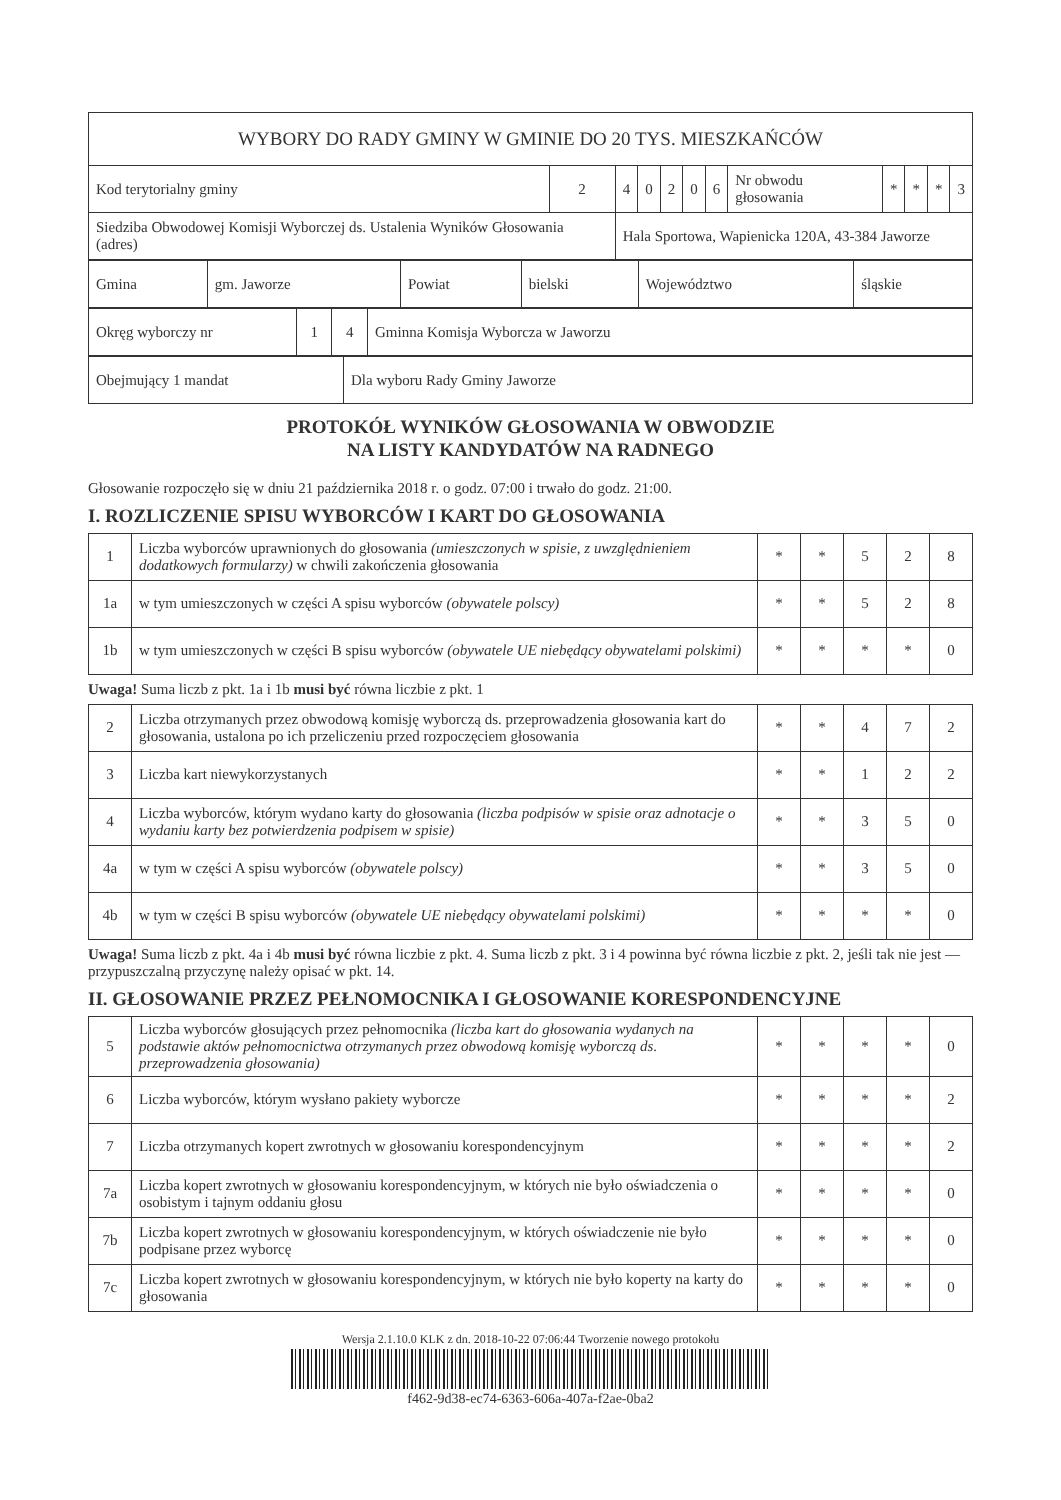| WYBORY DO RADY GMINY W GMINIE DO 20 TYS. MIESZKAŃCÓW | | | | | | | | | | | |
| Kod terytorialny gminy | 2 | 4 | 0 | 2 | 0 | 6 | Nr obwodu głosowania | * | * | * | 3 |
| Siedziba Obwodowej Komisji Wyborczej ds. Ustalenia Wyników Głosowania (adres) | | Hala Sportowa, Wapienicka 120A, 43-384 Jaworze | | | | | | | | | |
| Gmina | gm. Jaworze | Powiat | bielski | Województwo | śląskie |
| Okręg wyborczy nr | 1 | 4 | Gminna Komisja Wyborcza w Jaworzu |
| Obejmujący 1 mandat | Dla wyboru Rady Gminy Jaworze |
PROTOKÓŁ WYNIKÓW GŁOSOWANIA W OBWODZIE
NA LISTY KANDYDATÓW NA RADNEGO
Głosowanie rozpoczęło się w dniu 21 października 2018 r. o godz. 07:00 i trwało do godz. 21:00.
I. ROZLICZENIE SPISU WYBORCÓW I KART DO GŁOSOWANIA
| 1 | Liczba wyborców uprawnionych do głosowania (umieszczonych w spisie, z uwzględnieniem dodatkowych formularzy) w chwili zakończenia głosowania | * | * | 5 | 2 | 8 |
| 1a | w tym umieszczonych w części A spisu wyborców (obywatele polscy) | * | * | 5 | 2 | 8 |
| 1b | w tym umieszczonych w części B spisu wyborców (obywatele UE niebędący obywatelami polskimi) | * | * | * | * | 0 |
Uwaga! Suma liczb z pkt. 1a i 1b musi być równa liczbie z pkt. 1
| 2 | Liczba otrzymanych przez obwodową komisję wyborczą ds. przeprowadzenia głosowania kart do głosowania, ustalona po ich przeliczeniu przed rozpoczęciem głosowania | * | * | 4 | 7 | 2 |
| 3 | Liczba kart niewykorzystanych | * | * | 1 | 2 | 2 |
| 4 | Liczba wyborców, którym wydano karty do głosowania (liczba podpisów w spisie oraz adnotacje o wydaniu karty bez potwierdzenia podpisem w spisie) | * | * | 3 | 5 | 0 |
| 4a | w tym w części A spisu wyborców (obywatele polscy) | * | * | 3 | 5 | 0 |
| 4b | w tym w części B spisu wyborców (obywatele UE niebędący obywatelami polskimi) | * | * | * | * | 0 |
Uwaga! Suma liczb z pkt. 4a i 4b musi być równa liczbie z pkt. 4. Suma liczb z pkt. 3 i 4 powinna być równa liczbie z pkt. 2, jeśli tak nie jest — przypuszczalną przyczynę należy opisać w pkt. 14.
II. GŁOSOWANIE PRZEZ PEŁNOMOCNIKA I GŁOSOWANIE KORESPONDENCYJNE
| 5 | Liczba wyborców głosujących przez pełnomocnika (liczba kart do głosowania wydanych na podstawie aktów pełnomocnictwa otrzymanych przez obwodową komisję wyborczą ds. przeprowadzenia głosowania) | * | * | * | * | 0 |
| 6 | Liczba wyborców, którym wysłano pakiety wyborcze | * | * | * | * | 2 |
| 7 | Liczba otrzymanych kopert zwrotnych w głosowaniu korespondencyjnym | * | * | * | * | 2 |
| 7a | Liczba kopert zwrotnych w głosowaniu korespondencyjnym, w których nie było oświadczenia o osobistym i tajnym oddaniu głosu | * | * | * | * | 0 |
| 7b | Liczba kopert zwrotnych w głosowaniu korespondencyjnym, w których oświadczenie nie było podpisane przez wyborcę | * | * | * | * | 0 |
| 7c | Liczba kopert zwrotnych w głosowaniu korespondencyjnym, w których nie było koperty na karty do głosowania | * | * | * | * | 0 |
Wersja 2.1.10.0 KLK z dn. 2018-10-22 07:06:44 Tworzenie nowego protokołu
f462-9d38-ec74-6363-606a-407a-f2ae-0ba2